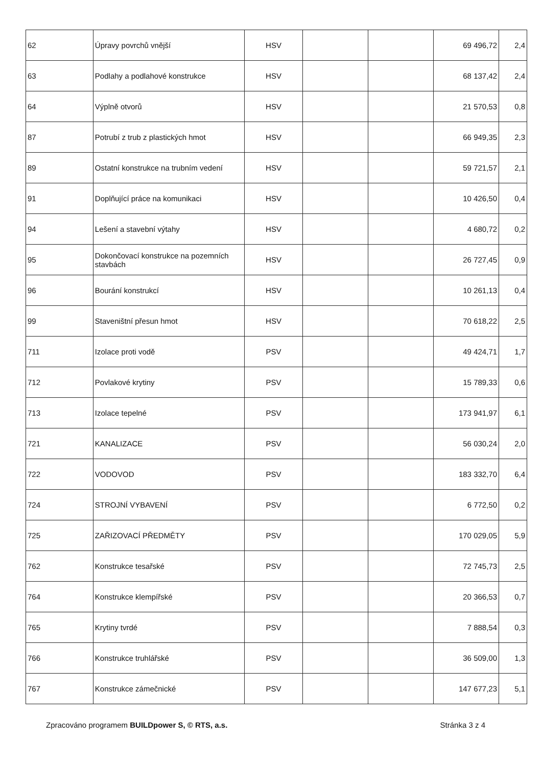| 62 | Úpravy povrchů vnější | HSV | | | 69 496,72 | 2,4 |
| 63 | Podlahy a podlahové konstrukce | HSV | | | 68 137,42 | 2,4 |
| 64 | Výplně otvorů | HSV | | | 21 570,53 | 0,8 |
| 87 | Potrubí z trub z plastických hmot | HSV | | | 66 949,35 | 2,3 |
| 89 | Ostatní konstrukce na trubním vedení | HSV | | | 59 721,57 | 2,1 |
| 91 | Doplňující práce na komunikaci | HSV | | | 10 426,50 | 0,4 |
| 94 | Lešení a stavební výtahy | HSV | | | 4 680,72 | 0,2 |
| 95 | Dokončovací konstrukce na pozemních stavbách | HSV | | | 26 727,45 | 0,9 |
| 96 | Bourání konstrukcí | HSV | | | 10 261,13 | 0,4 |
| 99 | Staveništní přesun hmot | HSV | | | 70 618,22 | 2,5 |
| 711 | Izolace proti vodě | PSV | | | 49 424,71 | 1,7 |
| 712 | Povlakové krytiny | PSV | | | 15 789,33 | 0,6 |
| 713 | Izolace tepelné | PSV | | | 173 941,97 | 6,1 |
| 721 | KANALIZACE | PSV | | | 56 030,24 | 2,0 |
| 722 | VODOVOD | PSV | | | 183 332,70 | 6,4 |
| 724 | STROJNÍ VYBAVENÍ | PSV | | | 6 772,50 | 0,2 |
| 725 | ZAŘIZOVACÍ PŘEDMĚTY | PSV | | | 170 029,05 | 5,9 |
| 762 | Konstrukce tesařské | PSV | | | 72 745,73 | 2,5 |
| 764 | Konstrukce klempířské | PSV | | | 20 366,53 | 0,7 |
| 765 | Krytiny tvrdé | PSV | | | 7 888,54 | 0,3 |
| 766 | Konstrukce truhlářské | PSV | | | 36 509,00 | 1,3 |
| 767 | Konstrukce zámečnické | PSV | | | 147 677,23 | 5,1 |
Zpracováno programem BUILDpower S, © RTS, a.s. Stránka 3 z 4